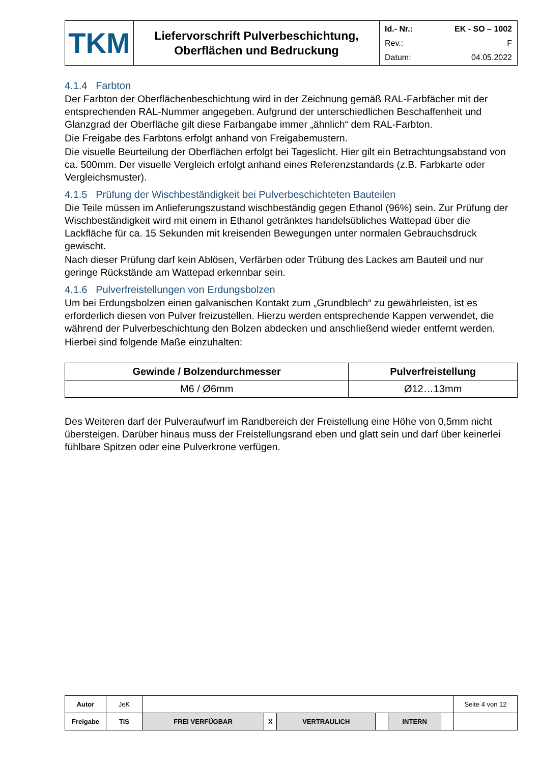| TKM | Liefervorschrift Pulverbeschichtung, Oberflächen und Bedruckung | Id.- Nr.: EK - SO – 1002 Rev.: F Datum: 04.05.2022 |
4.1.4 Farbton
Der Farbton der Oberflächenbeschichtung wird in der Zeichnung gemäß RAL-Farbfächer mit der entsprechenden RAL-Nummer angegeben. Aufgrund der unterschiedlichen Beschaffenheit und Glanzgrad der Oberfläche gilt diese Farbangabe immer „ähnlich“ dem RAL-Farbton.
Die Freigabe des Farbtons erfolgt anhand von Freigabemustern.
Die visuelle Beurteilung der Oberflächen erfolgt bei Tageslicht. Hier gilt ein Betrachtungsabstand von ca. 500mm. Der visuelle Vergleich erfolgt anhand eines Referenzstandards (z.B. Farbkarte oder Vergleichsmuster).
4.1.5 Prüfung der Wischbeständigkeit bei Pulverbeschichteten Bauteilen
Die Teile müssen im Anlieferungszustand wischbeständig gegen Ethanol (96%) sein. Zur Prüfung der Wischbeständigkeit wird mit einem in Ethanol getränktes handelsübliches Wattepad über die Lackfläche für ca. 15 Sekunden mit kreisenden Bewegungen unter normalen Gebrauchsdruck gewischt.
Nach dieser Prüfung darf kein Ablösen, Verfärben oder Trübung des Lackes am Bauteil und nur geringe Rückstände am Wattepad erkennbar sein.
4.1.6 Pulverfreistellungen von Erdungsbolzen
Um bei Erdungsbolzen einen galvanischen Kontakt zum „Grundblech“ zu gewährleisten, ist es erforderlich diesen von Pulver freizustellen. Hierzu werden entsprechende Kappen verwendet, die während der Pulverbeschichtung den Bolzen abdecken und anschließend wieder entfernt werden.
Hierbei sind folgende Maße einzuhalten:
| Gewinde / Bolzendurchmesser | Pulverfreistellung |
| --- | --- |
| M6 / Ø6mm | Ø12…13mm |
Des Weiteren darf der Pulveraufwurf im Randbereich der Freistellung eine Höhe von 0,5mm nicht übersteigen. Darüber hinaus muss der Freistellungsrand eben und glatt sein und darf über keinerlei fühlbare Spitzen oder eine Pulverkrone verfügen.
| Autor | JeK | | | | | | | Seite 4 von 12 |
| Freigabe | TiS | FREI VERFÜGBAR | X | VERTRAULICH | | INTERN | | |